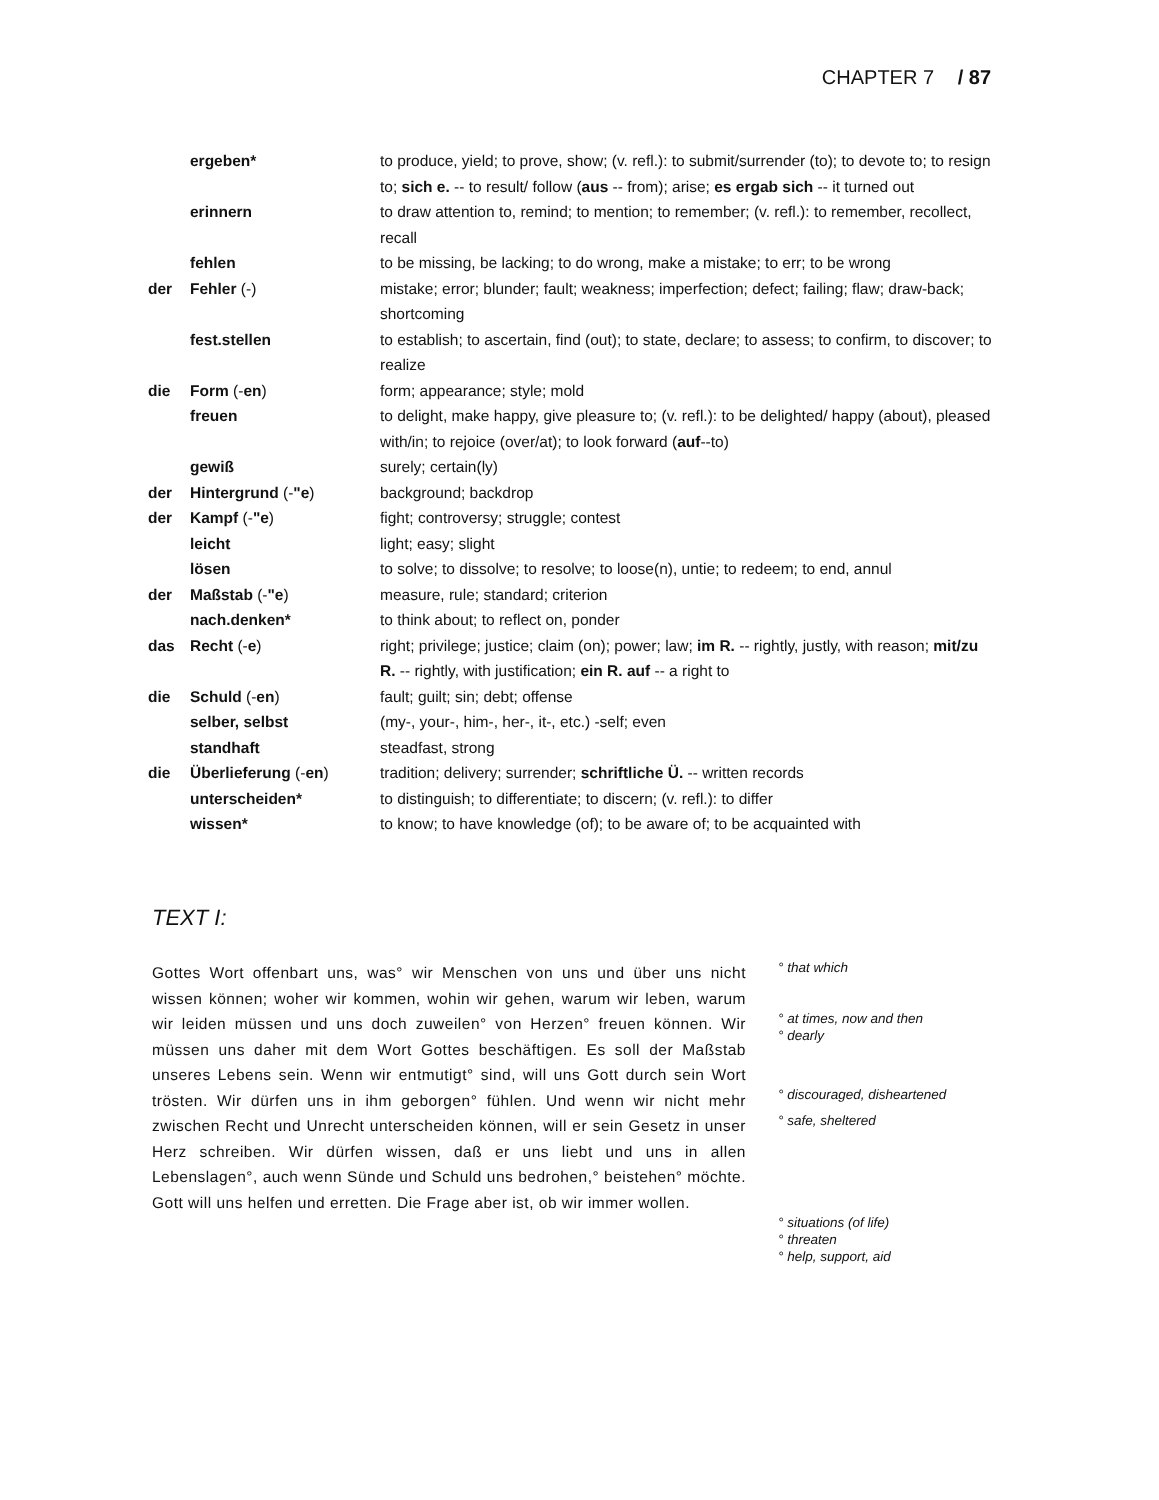CHAPTER 7 / 87
| | ergeben* | to produce, yield; to prove, show; (v. refl.): to submit/surrender (to); to devote to; to resign to; sich e. -- to result/ follow ( aus -- from); arise; es ergab sich -- it turned out |
| | erinnern | to draw attention to, remind; to mention; to remember; (v. refl.): to remember, recollect, recall |
| | fehlen | to be missing, be lacking; to do wrong, make a mistake; to err; to be wrong |
| der | Fehler (-) | mistake; error; blunder; fault; weakness; imperfection; defect; failing; flaw; draw-back; shortcoming |
| | fest.stellen | to establish; to ascertain, find (out); to state, declare; to assess; to confirm, to discover; to realize |
| die | Form (- en ) | form; appearance; style; mold |
| | freuen | to delight, make happy, give pleasure to; (v. refl.): to be delighted/ happy (about), pleased with/in; to rejoice (over/at); to look forward ( auf --to) |
| | gewiß | surely; certain(ly) |
| der | Hintergrund (- "e ) | background; backdrop |
| der | Kampf (- "e ) | fight; controversy; struggle; contest |
| | leicht | light; easy; slight |
| | lösen | to solve; to dissolve; to resolve; to loose(n), untie; to redeem; to end, annul |
| der | Maßstab (- "e ) | measure, rule; standard; criterion |
| | nach.denken* | to think about; to reflect on, ponder |
| das | Recht (- e ) | right; privilege; justice; claim (on); power; law; im R. -- rightly, justly, with reason; mit/zu R. -- rightly, with justification; ein R. auf -- a right to |
| die | Schuld (- en ) | fault; guilt; sin; debt; offense |
| | selber, selbst | (my-, your-, him-, her-, it-, etc.) -self; even |
| | standhaft | steadfast, strong |
| die | Überlieferung (- en ) | tradition; delivery; surrender; schriftliche Ü. -- written records |
| | unterscheiden* | to distinguish; to differentiate; to discern; (v. refl.): to differ |
| | wissen* | to know; to have knowledge (of); to be aware of; to be acquainted with |
TEXT I:
Gottes Wort offenbart uns, was° wir Menschen von uns und über uns nicht wissen können; woher wir kommen, wohin wir gehen, warum wir leben, warum wir leiden müssen und uns doch zuweilen° von Herzen° freuen können. Wir müssen uns daher mit dem Wort Gottes beschäftigen. Es soll der Maßstab unseres Lebens sein. Wenn wir entmutigt° sind, will uns Gott durch sein Wort trösten. Wir dürfen uns in ihm geborgen° fühlen. Und wenn wir nicht mehr zwischen Recht und Unrecht unterscheiden können, will er sein Gesetz in unser Herz schreiben. Wir dürfen wissen, daß er uns liebt und uns in allen Lebenslagen°, auch wenn Sünde und Schuld uns bedrohen,° beistehen° möchte. Gott will uns helfen und erretten. Die Frage aber ist, ob wir immer wollen.
° that which
° at times, now and then
° dearly
° discouraged, disheartened
° safe, sheltered
° situations (of life)
° threaten
° help, support, aid